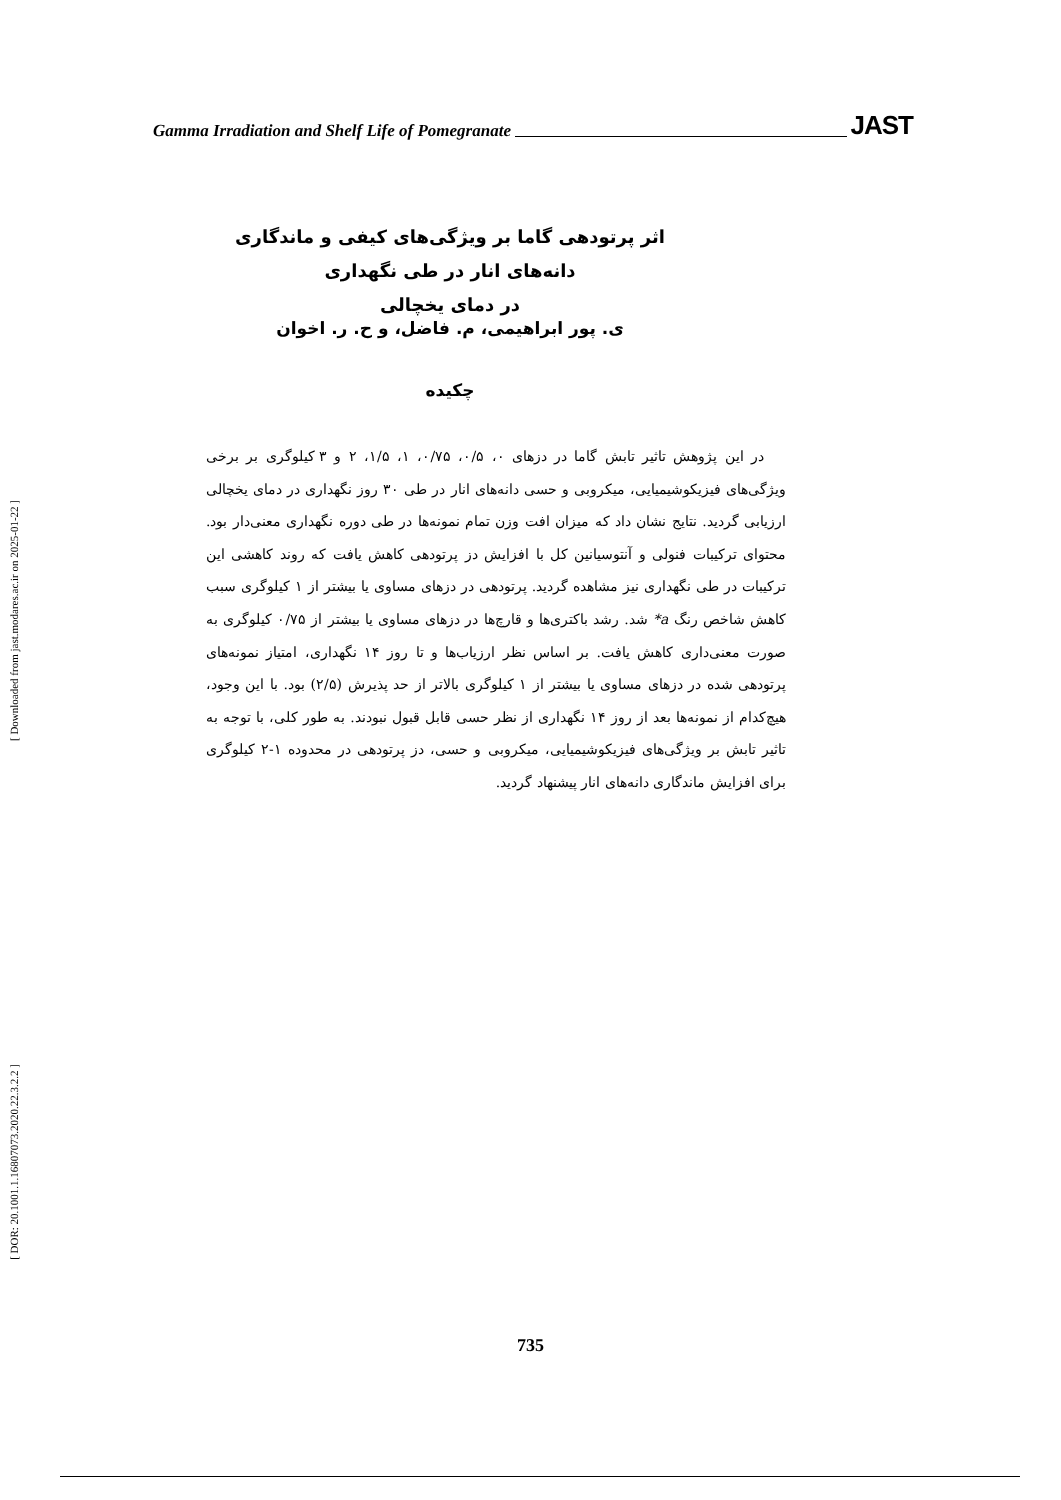[ Downloaded from jast.modares.ac.ir on 2025-01-22 ]
[ DOR: 20.1001.1.16807073.2020.22.3.2.2 ]
Gamma Irradiation and Shelf Life of Pomegranate JAST
اثر پرتودهی گاما بر ویژگی‌های کیفی و ماندگاری دانه‌های انار در طی نگهداری
در دمای یخچالی
ی. پور ابراهیمی، م. فاضل، و ح. ر. اخوان
چکیده
در این پژوهش تاثیر تابش گاما در دزهای ۰، ۰/۵، ۰/۷۵، ۱، ۱/۵، ۲ و ۳ کیلوگری بر برخی ویژگی‌های فیزیکوشیمیایی، میکروبی و حسی دانه‌های انار در طی ۳۰ روز نگهداری در دمای یخچالی ارزیابی گردید. نتایج نشان داد که میزان افت وزن تمام نمونه‌ها در طی دوره نگهداری معنی‌دار بود. محتوای ترکیبات فنولی و آنتوسیانین کل با افزایش دز پرتودهی کاهش یافت که روند کاهشی این ترکیبات در طی نگهداری نیز مشاهده گردید. پرتودهی در دزهای مساوی یا بیشتر از ۱ کیلوگری سبب کاهش شاخص رنگ a* شد. رشد باکتری‌ها و قارچ‌ها در دزهای مساوی یا بیشتر از ۰/۷۵ کیلوگری به صورت معنی‌داری کاهش یافت. بر اساس نظر ارزیاب‌ها و تا روز ۱۴ نگهداری، امتیاز نمونه‌های پرتودهی شده در دزهای مساوی یا بیشتر از ۱ کیلوگری بالاتر از حد پذیرش (۲/۵) بود. با این وجود، هیچ‌کدام از نمونه‌ها بعد از روز ۱۴ نگهداری از نظر حسی قابل قبول نبودند. به طور کلی، با توجه به تاثیر تابش بر ویژگی‌های فیزیکوشیمیایی، میکروبی و حسی، دز پرتودهی در محدوده ۱-۲ کیلوگری برای افزایش ماندگاری دانه‌های انار پیشنهاد گردید.
735